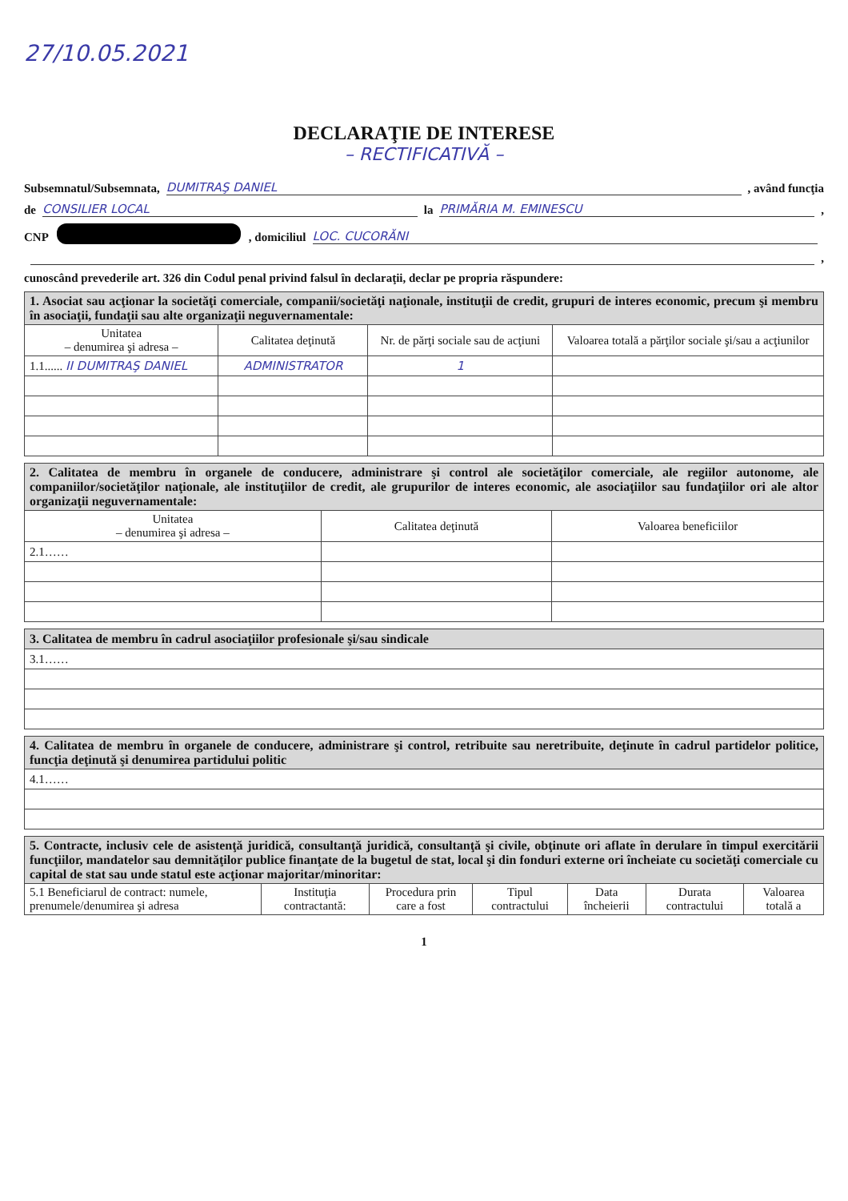27/10.05.2021
DECLARAŢIE DE INTERESE
– RECTIFICATIVĂ –
Subsemnatul/Subsemnata, DUMITRAŞ DANIEL, având funcţia
de CONSILIER LOCAL la PRIMĂRIA M. EMINESCU,
CNP , domiciliul LOC. CUCORĂNI
,
cunoscând prevederile art. 326 din Codul penal privind falsul în declaraţii, declar pe propria răspundere:
| 1. Asociat sau acţionar la societăţi comerciale, companii/societăţi naţionale, instituţii de credit, grupuri de interes economic, precum şi membru în asociaţii, fundaţii sau alte organizaţii neguvernamentale: | | | |
| Unitatea – denumirea şi adresa – | Calitatea deţinută | Nr. de părţi sociale sau de acţiuni | Valoarea totală a părţilor sociale şi/sau a acţiunilor |
| 1.1...... II DUMITRAŞ DANIEL | ADMINISTRATOR | 1 | |
| 2. Calitatea de membru în organele de conducere, administrare şi control ale societăţilor comerciale, ale regiilor autonome, ale companiilor/societăţilor naţionale, ale instituţiilor de credit, ale grupurilor de interes economic, ale asociaţiilor sau fundaţiilor ori ale altor organizaţii neguvernamentale: | | |
| Unitatea – denumirea şi adresa – | Calitatea deţinută | Valoarea beneficiilor |
| 2.1…… | | |
| 3. Calitatea de membru în cadrul asociaţiilor profesionale şi/sau sindicale |
| 3.1…… |
| 4. Calitatea de membru în organele de conducere, administrare şi control, retribuite sau neretribuite, deţinute în cadrul partidelor politice, funcţia deţinută şi denumirea partidului politic |
| 4.1…… |
| 5. Contracte, inclusiv cele de asistenţă juridică, consultanţă juridică, consultanţă şi civile, obţinute ori aflate în derulare în timpul exercitării funcţiilor, mandatelor sau demnităţilor publice finanţate de la bugetul de stat, local şi din fonduri externe ori încheiate cu societăţi comerciale cu capital de stat sau unde statul este acţionar majoritar/minoritar: | | | | | | |
| 5.1 Beneficiarul de contract: numele, prenumele/denumirea şi adresa | Instituţia contractantă: | Procedura prin care a fost | Tipul contractului | Data încheierii | Durata contractului | Valoarea totală a |
1